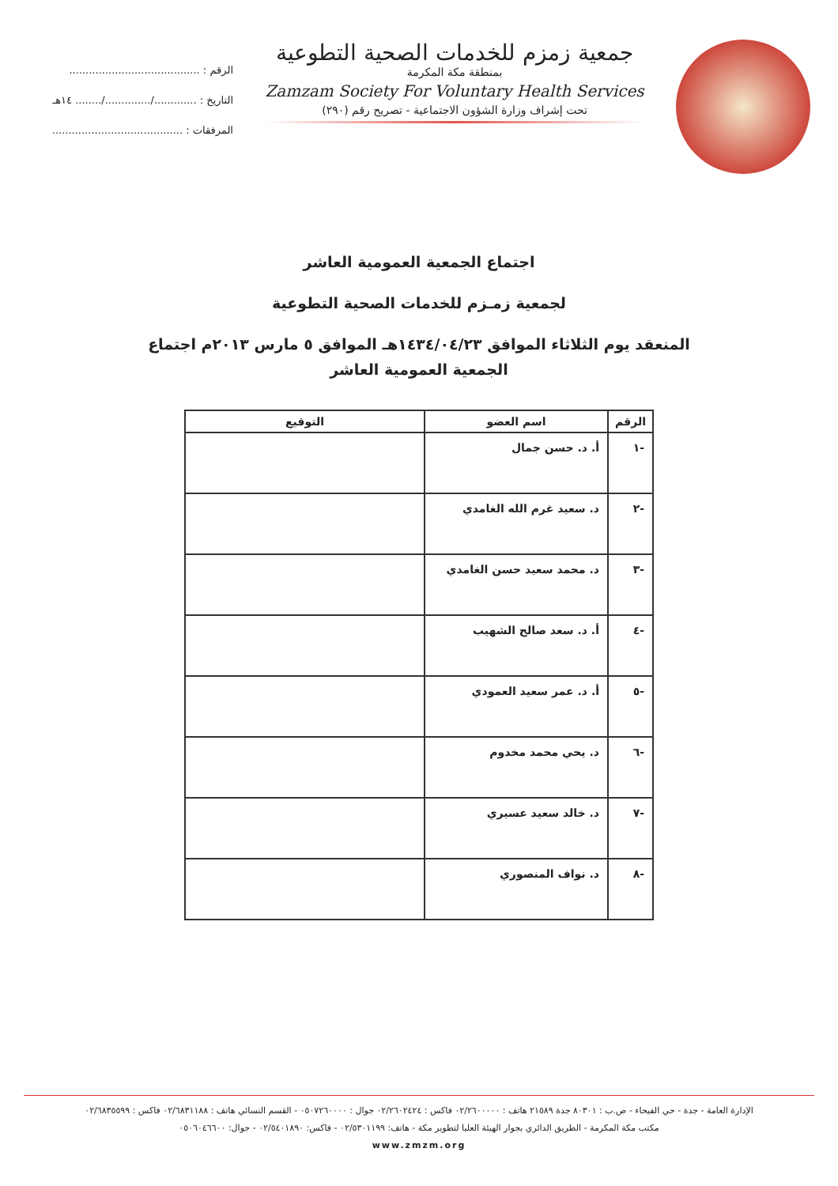جمعية زمزم للخدمات الصحية التطوعية
بمنطقة مكة المكرمة
Zamzam Society For Voluntary Health Services
تحت إشراف وزارة الشؤون الاجتماعية - تصريح رقم (٢٩٠)
الرقم : ........................................
التاريخ : ............./............../........ ١٤هـ
المرفقات : ........................................
اجتماع الجمعية العمومية العاشر
لجمعية زمـزم للخدمات الصحية التطوعية
المنعقد يوم الثلاثاء الموافق ١٤٣٤/٠٤/٢٣هـ الموافق ٥ مارس ٢٠١٣م اجتماع
الجمعية العمومية العاشر
| الرقم | اسم العضو | التوقيع |
| --- | --- | --- |
| -١ | أ. د. حسن جمال | |
| -٢ | د. سعيد غرم الله الغامدي | |
| -٣ | د. محمد سعيد حسن الغامدي | |
| -٤ | أ. د. سعد صالح الشهيب | |
| -٥ | أ. د. عمر سعيد العمودي | |
| -٦ | د. يحي محمد مخدوم | |
| -٧ | د. خالد سعيد عسيري | |
| -٨ | د. نواف المنصوري | |
الإدارة العامة - جدة - حي الفيحاء - ص.ب : ٨٠٣٠١ جدة ٢١٥٨٩ هاتف : ٠٢/٢٦٠٠٠٠٠ فاكس : ٠٢/٢٦٠٢٤٢٤ جوال : ٠٥٠٧٢٦٠٠٠٠ - القسم النسائي هاتف : ٠٢/٦٨٣١١٨٨ فاكس : ٠٢/٦٨٣٥٥٩٩
مكتب مكة المكرمة - الطريق الدائري بجوار الهيئة العليا لتطوير مكة - هاتف: ٠٢/٥٣٠١١٩٩ - فاكس: ٠٢/٥٤٠١٨٩٠ - جوال: ٠٥٠٦٠٤٦٦٠٠
www.zmzm.org